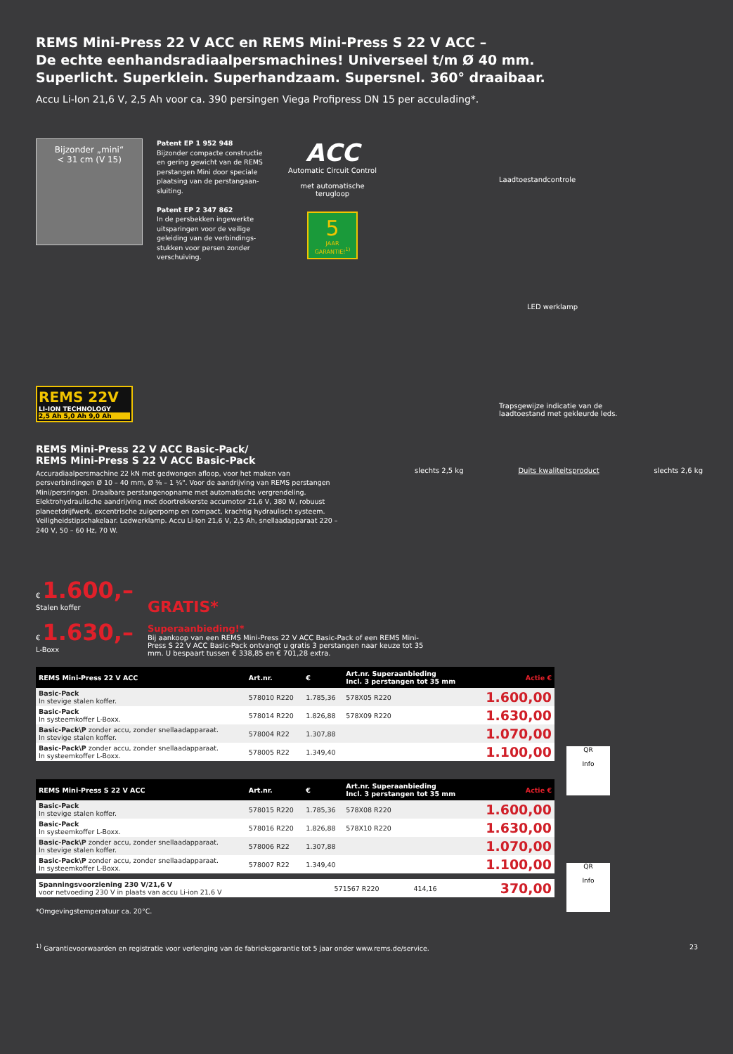REMS Mini-Press 22 V ACC en REMS Mini-Press S 22 V ACC –
De echte eenhandsradiaalpersmachines! Universeel t/m Ø 40 mm.
Superlicht. Superklein. Superhandzaam. Supersnel. 360° draaibaar.
Accu Li-Ion 21,6 V, 2,5 Ah voor ca. 390 persingen Viega Profipress DN 15 per acculading*.
Bijzonder „mini“
< 31 cm (V 15)
Patent EP 1 952 948
Bijzonder compacte constructie en gering gewicht van de REMS perstangen Mini door speciale plaatsing van de perstangaan-sluiting.
Patent EP 2 347 862
In de persbekken ingewerkte uitsparingen voor de veilige geleiding van de verbindings-stukken voor persen zonder verschuiving.
ACC
Automatic Circuit Control
met automatische terugloop
5
JAAR GARANTIE!<sup>1)</sup>
Laadtoestandcontrole
LED werklamp
Trapsgewijze indicatie van de
laadtoestand met gekleurde leds.
slechts 2,5 kg Duits kwaliteitsproduct slechts 2,6 kg
REMS 22V
LI-ION TECHNOLOGY
2,5 Ah 5,0 Ah 9,0 Ah
REMS Mini-Press 22 V ACC Basic-Pack/
REMS Mini-Press S 22 V ACC Basic-Pack
Accuradiaalpersmachine 22 kN met gedwongen afloop, voor het maken van persverbindingen Ø 10 – 40 mm, Ø ⅜ – 1 ¼". Voor de aandrijving van REMS perstangen Mini/persringen. Draaibare perstangenopname met automatische vergrendeling. Elektrohydraulische aandrijving met doortrekkerste accumotor 21,6 V, 380 W, robuust planeetdrijfwerk, excentrische zuigerpomp en compact, krachtig hydraulisch systeem. Veiligheidstipschakelaar. Ledwerklamp. Accu Li-Ion 21,6 V, 2,5 Ah, snellaadapparaat 220 – 240 V, 50 – 60 Hz, 70 W.
€ 1.600,–
Stalen koffer
€ 1.630,–
L-Boxx
GRATIS*
Superaanbieding!*
Bij aankoop van een REMS Mini-Press 22 V ACC Basic-Pack of een REMS Mini-Press S 22 V ACC Basic-Pack ontvangt u gratis 3 perstangen naar keuze tot 35 mm. U bespaart tussen € 338,85 en € 701,28 extra.
QR
Info
| REMS Mini-Press 22 V ACC | Art.nr. | € | Art.nr. Superaanbieding Incl. 3 perstangen tot 35 mm | Actie € |
| --- | --- | --- | --- | --- |
| Basic-Pack In stevige stalen koffer. | 578010 R220 | 1.785,36 | 578X05 R220 | 1.600,00 |
| Basic-Pack In systeemkoffer L-Boxx. | 578014 R220 | 1.826,88 | 578X09 R220 | 1.630,00 |
| Basic-Pack\P zonder accu, zonder snellaadapparaat. In stevige stalen koffer. | 578004 R22 | 1.307,88 | | 1.070,00 |
| Basic-Pack\P zonder accu, zonder snellaadapparaat. In systeemkoffer L-Boxx. | 578005 R22 | 1.349,40 | | 1.100,00 |
QR
Info
| REMS Mini-Press S 22 V ACC | Art.nr. | € | Art.nr. Superaanbieding Incl. 3 perstangen tot 35 mm | Actie € |
| --- | --- | --- | --- | --- |
| Basic-Pack In stevige stalen koffer. | 578015 R220 | 1.785,36 | 578X08 R220 | 1.600,00 |
| Basic-Pack In systeemkoffer L-Boxx. | 578016 R220 | 1.826,88 | 578X10 R220 | 1.630,00 |
| Basic-Pack\P zonder accu, zonder snellaadapparaat. In stevige stalen koffer. | 578006 R22 | 1.307,88 | | 1.070,00 |
| Basic-Pack\P zonder accu, zonder snellaadapparaat. In systeemkoffer L-Boxx. | 578007 R22 | 1.349,40 | | 1.100,00 |
| Spanningsvoorziening 230 V/21,6 V voor netvoeding 230 V in plaats van accu Li-ion 21,6 V | 571567 R220 | 414,16 | | 370,00 |
*Omgevingstemperatuur ca. 20°C.
<sup>1)</sup> Garantievoorwaarden en registratie voor verlenging van de fabrieksgarantie tot 5 jaar onder www.rems.de/service. 23